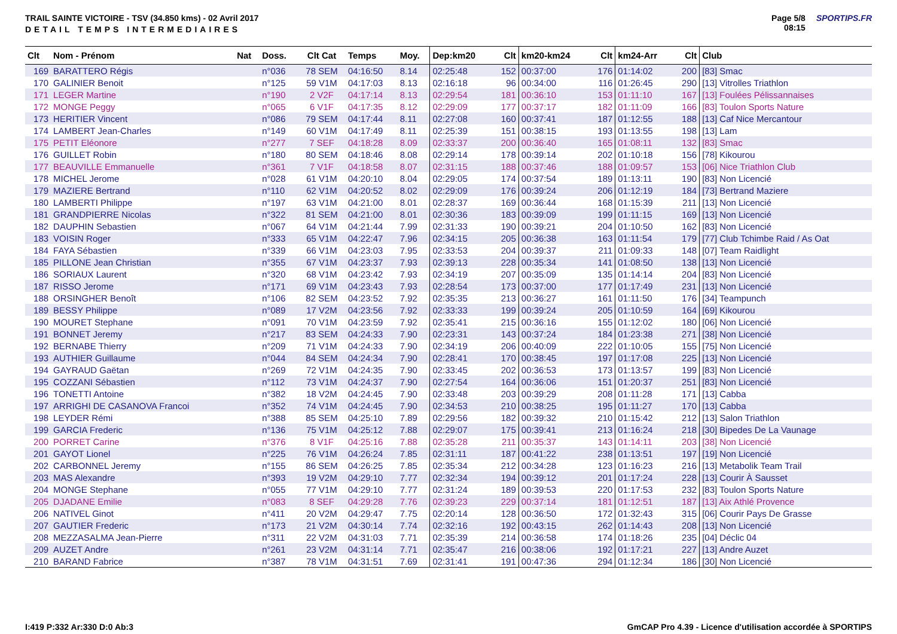TRAIL SAINTE VICTOIRE - TSV (34.850 kms) - 02 Avril 2017
DETAIL TEMPS INTERMEDIAIRES
Page 5/8
08:15
SPORTIPS.FR
| Clt | Nom - Prénom | Nat | Doss. | Clt Cat | Temps | Moy. | Dep:km20 | Clt | km20-km24 | Clt | km24-Arr | Clt | Club |
| --- | --- | --- | --- | --- | --- | --- | --- | --- | --- | --- | --- | --- | --- |
| 169 | BARATTERO Régis | | n°036 | 78 SEM | 04:16:50 | 8.14 | 02:25:48 | 152 | 00:37:00 | 176 | 01:14:02 | 200 | [83] Smac |
| 170 | GALINIER Benoit | | n°125 | 59 V1M | 04:17:03 | 8.13 | 02:16:18 | 96 | 00:34:00 | 116 | 01:26:45 | 290 | [13] Vitrolles Triathlon |
| 171 | LEGER Martine | | n°190 | 2 V2F | 04:17:14 | 8.13 | 02:29:54 | 181 | 00:36:10 | 153 | 01:11:10 | 167 | [13] Foulées Pélissannaises |
| 172 | MONGE Peggy | | n°065 | 6 V1F | 04:17:35 | 8.12 | 02:29:09 | 177 | 00:37:17 | 182 | 01:11:09 | 166 | [83] Toulon Sports Nature |
| 173 | HERITIER Vincent | | n°086 | 79 SEM | 04:17:44 | 8.11 | 02:27:08 | 160 | 00:37:41 | 187 | 01:12:55 | 188 | [13] Caf Nice Mercantour |
| 174 | LAMBERT Jean-Charles | | n°149 | 60 V1M | 04:17:49 | 8.11 | 02:25:39 | 151 | 00:38:15 | 193 | 01:13:55 | 198 | [13] Lam |
| 175 | PETIT Eléonore | | n°277 | 7 SEF | 04:18:28 | 8.09 | 02:33:37 | 200 | 00:36:40 | 165 | 01:08:11 | 132 | [83] Smac |
| 176 | GUILLET Robin | | n°180 | 80 SEM | 04:18:46 | 8.08 | 02:29:14 | 178 | 00:39:14 | 202 | 01:10:18 | 156 | [78] Kikourou |
| 177 | BEAUVILLE Emmanuelle | | n°361 | 7 V1F | 04:18:58 | 8.07 | 02:31:15 | 188 | 00:37:46 | 188 | 01:09:57 | 153 | [06] Nice Triathlon Club |
| 178 | MICHEL Jerome | | n°028 | 61 V1M | 04:20:10 | 8.04 | 02:29:05 | 174 | 00:37:54 | 189 | 01:13:11 | 190 | [83] Non Licencié |
| 179 | MAZIERE Bertrand | | n°110 | 62 V1M | 04:20:52 | 8.02 | 02:29:09 | 176 | 00:39:24 | 206 | 01:12:19 | 184 | [73] Bertrand Maziere |
| 180 | LAMBERTI Philippe | | n°197 | 63 V1M | 04:21:00 | 8.01 | 02:28:37 | 169 | 00:36:44 | 168 | 01:15:39 | 211 | [13] Non Licencié |
| 181 | GRANDPIERRE Nicolas | | n°322 | 81 SEM | 04:21:00 | 8.01 | 02:30:36 | 183 | 00:39:09 | 199 | 01:11:15 | 169 | [13] Non Licencié |
| 182 | DAUPHIN Sebastien | | n°067 | 64 V1M | 04:21:44 | 7.99 | 02:31:33 | 190 | 00:39:21 | 204 | 01:10:50 | 162 | [83] Non Licencié |
| 183 | VOISIN Roger | | n°333 | 65 V1M | 04:22:47 | 7.96 | 02:34:15 | 205 | 00:36:38 | 163 | 01:11:54 | 179 | [77] Club Tchimbe Raid / As Oat |
| 184 | FAYA Sébastien | | n°339 | 66 V1M | 04:23:03 | 7.95 | 02:33:53 | 204 | 00:39:37 | 211 | 01:09:33 | 148 | [07] Team Raidlight |
| 185 | PILLONE Jean Christian | | n°355 | 67 V1M | 04:23:37 | 7.93 | 02:39:13 | 228 | 00:35:34 | 141 | 01:08:50 | 138 | [13] Non Licencié |
| 186 | SORIAUX Laurent | | n°320 | 68 V1M | 04:23:42 | 7.93 | 02:34:19 | 207 | 00:35:09 | 135 | 01:14:14 | 204 | [83] Non Licencié |
| 187 | RISSO Jerome | | n°171 | 69 V1M | 04:23:43 | 7.93 | 02:28:54 | 173 | 00:37:00 | 177 | 01:17:49 | 231 | [13] Non Licencié |
| 188 | ORSINGHER Benoît | | n°106 | 82 SEM | 04:23:52 | 7.92 | 02:35:35 | 213 | 00:36:27 | 161 | 01:11:50 | 176 | [34] Teampunch |
| 189 | BESSY Philippe | | n°089 | 17 V2M | 04:23:56 | 7.92 | 02:33:33 | 199 | 00:39:24 | 205 | 01:10:59 | 164 | [69] Kikourou |
| 190 | MOURET Stephane | | n°091 | 70 V1M | 04:23:59 | 7.92 | 02:35:41 | 215 | 00:36:16 | 155 | 01:12:02 | 180 | [06] Non Licencié |
| 191 | BONNET Jeremy | | n°217 | 83 SEM | 04:24:33 | 7.90 | 02:23:31 | 143 | 00:37:24 | 184 | 01:23:38 | 271 | [38] Non Licencié |
| 192 | BERNABE Thierry | | n°209 | 71 V1M | 04:24:33 | 7.90 | 02:34:19 | 206 | 00:40:09 | 222 | 01:10:05 | 155 | [75] Non Licencié |
| 193 | AUTHIER Guillaume | | n°044 | 84 SEM | 04:24:34 | 7.90 | 02:28:41 | 170 | 00:38:45 | 197 | 01:17:08 | 225 | [13] Non Licencié |
| 194 | GAYRAUD Gaëtan | | n°269 | 72 V1M | 04:24:35 | 7.90 | 02:33:45 | 202 | 00:36:53 | 173 | 01:13:57 | 199 | [83] Non Licencié |
| 195 | COZZANI Sébastien | | n°112 | 73 V1M | 04:24:37 | 7.90 | 02:27:54 | 164 | 00:36:06 | 151 | 01:20:37 | 251 | [83] Non Licencié |
| 196 | TONETTI Antoine | | n°382 | 18 V2M | 04:24:45 | 7.90 | 02:33:48 | 203 | 00:39:29 | 208 | 01:11:28 | 171 | [13] Cabba |
| 197 | ARRIGHI DE CASANOVA Francoi | | n°352 | 74 V1M | 04:24:45 | 7.90 | 02:34:53 | 210 | 00:38:25 | 195 | 01:11:27 | 170 | [13] Cabba |
| 198 | LEYDER Rémi | | n°388 | 85 SEM | 04:25:10 | 7.89 | 02:29:56 | 182 | 00:39:32 | 210 | 01:15:42 | 212 | [13] Salon Triathlon |
| 199 | GARCIA Frederic | | n°136 | 75 V1M | 04:25:12 | 7.88 | 02:29:07 | 175 | 00:39:41 | 213 | 01:16:24 | 218 | [30] Bipedes De La Vaunage |
| 200 | PORRET Carine | | n°376 | 8 V1F | 04:25:16 | 7.88 | 02:35:28 | 211 | 00:35:37 | 143 | 01:14:11 | 203 | [38] Non Licencié |
| 201 | GAYOT Lionel | | n°225 | 76 V1M | 04:26:24 | 7.85 | 02:31:11 | 187 | 00:41:22 | 238 | 01:13:51 | 197 | [19] Non Licencié |
| 202 | CARBONNEL Jeremy | | n°155 | 86 SEM | 04:26:25 | 7.85 | 02:35:34 | 212 | 00:34:28 | 123 | 01:16:23 | 216 | [13] Metabolik Team Trail |
| 203 | MAS Alexandre | | n°393 | 19 V2M | 04:29:10 | 7.77 | 02:32:34 | 194 | 00:39:12 | 201 | 01:17:24 | 228 | [13] Courir À Sausset |
| 204 | MONGE Stephane | | n°055 | 77 V1M | 04:29:10 | 7.77 | 02:31:24 | 189 | 00:39:53 | 220 | 01:17:53 | 232 | [83] Toulon Sports Nature |
| 205 | DJADANE Emilie | | n°083 | 8 SEF | 04:29:28 | 7.76 | 02:39:23 | 229 | 00:37:14 | 181 | 01:12:51 | 187 | [13] Aix Athlé Provence |
| 206 | NATIVEL Ginot | | n°411 | 20 V2M | 04:29:47 | 7.75 | 02:20:14 | 128 | 00:36:50 | 172 | 01:32:43 | 315 | [06] Courir Pays De Grasse |
| 207 | GAUTIER Frederic | | n°173 | 21 V2M | 04:30:14 | 7.74 | 02:32:16 | 192 | 00:43:15 | 262 | 01:14:43 | 208 | [13] Non Licencié |
| 208 | MEZZASALMA Jean-Pierre | | n°311 | 22 V2M | 04:31:03 | 7.71 | 02:35:39 | 214 | 00:36:58 | 174 | 01:18:26 | 235 | [04] Déclic 04 |
| 209 | AUZET Andre | | n°261 | 23 V2M | 04:31:14 | 7.71 | 02:35:47 | 216 | 00:38:06 | 192 | 01:17:21 | 227 | [13] Andre Auzet |
| 210 | BARAND Fabrice | | n°387 | 78 V1M | 04:31:51 | 7.69 | 02:31:41 | 191 | 00:47:36 | 294 | 01:12:34 | 186 | [30] Non Licencié |
I:419 P:332 Ar:330 D:0 Ab:3 GmCAP Pro 4.39 - Licence d'utilisation accordée à SPORTIPS